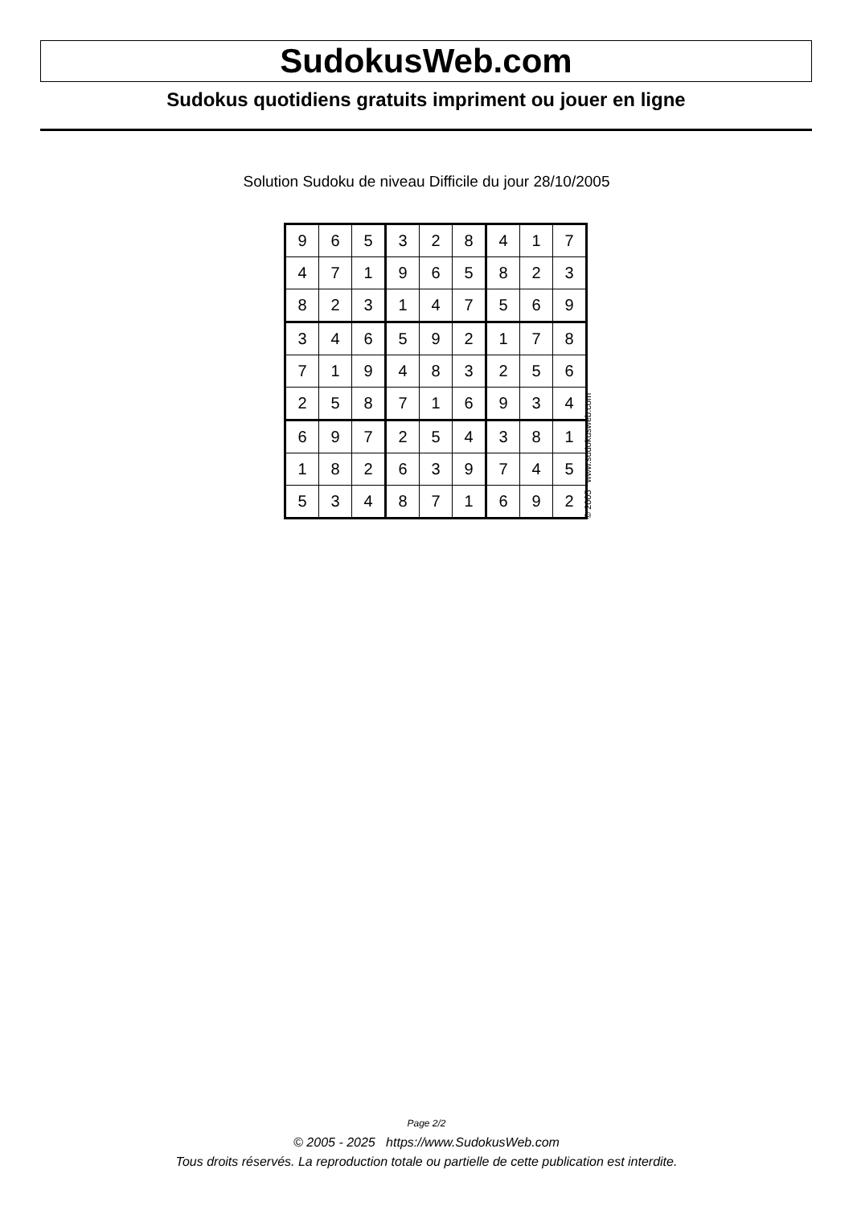SudokusWeb.com
Sudokus quotidiens gratuits impriment ou jouer en ligne
Solution Sudoku de niveau Difficile du jour 28/10/2005
| 9 | 6 | 5 | 3 | 2 | 8 | 4 | 1 | 7 |
| 4 | 7 | 1 | 9 | 6 | 5 | 8 | 2 | 3 |
| 8 | 2 | 3 | 1 | 4 | 7 | 5 | 6 | 9 |
| 3 | 4 | 6 | 5 | 9 | 2 | 1 | 7 | 8 |
| 7 | 1 | 9 | 4 | 8 | 3 | 2 | 5 | 6 |
| 2 | 5 | 8 | 7 | 1 | 6 | 9 | 3 | 4 |
| 6 | 9 | 7 | 2 | 5 | 4 | 3 | 8 | 1 |
| 1 | 8 | 2 | 6 | 3 | 9 | 7 | 4 | 5 |
| 5 | 3 | 4 | 8 | 7 | 1 | 6 | 9 | 2 |
© 2005 www.sudokusweb.com
Page 2/2
© 2005 - 2025 https://www.SudokusWeb.com
Tous droits réservés. La reproduction totale ou partielle de cette publication est interdite.